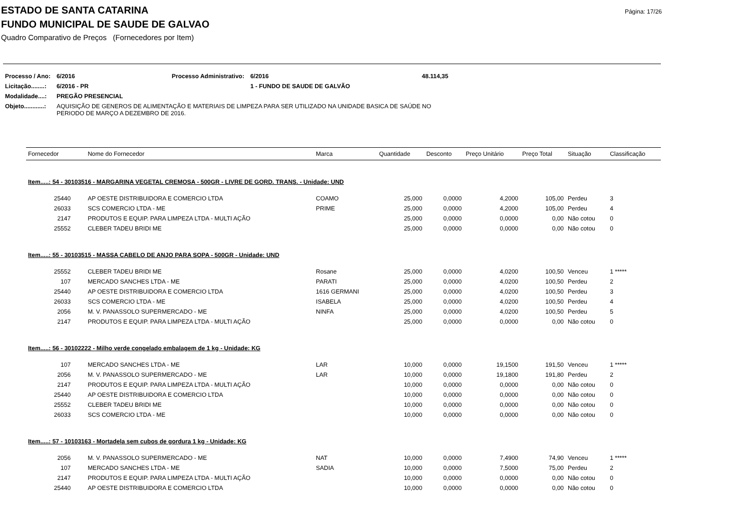Página: 17/26
ESTADO DE SANTA CATARINA
FUNDO MUNICIPAL DE SAUDE DE GALVAO
Quadro Comparativo de Preços (Fornecedores por Item)
| Processo / Ano: | 6/2016 | Processo Administrativo: | 6/2016 | 48.114,35 |
| Licitação........: | 6/2016 - PR | | 1 - FUNDO DE SAUDE DE GALVÃO | |
| Modalidade....: | PREGÃO PRESENCIAL | | | |
| Objeto............: | AQUISIÇÃO DE GENEROS DE ALIMENTAÇÃO E MATERIAIS DE LIMPEZA PARA SER UTILIZADO NA UNIDADE BASICA DE SAÚDE NO PERIODO DE MARÇO A DEZEMBRO DE 2016. | | | |
| Fornecedor | Nome do Fornecedor | Marca | Quantidade | Desconto | Preço Unitário | Preço Total | Situação | Classificação |
| --- | --- | --- | --- | --- | --- | --- | --- | --- |
| Item.....: 54 - 30103516 - MARGARINA VEGETAL CREMOSA - 500GR - LIVRE DE GORD. TRANS. - Unidade: UND | | | | | | | | |
| 25440 | AP OESTE DISTRIBUIDORA E COMERCIO LTDA | COAMO | 25,000 | 0,0000 | 4,2000 | 105,00 | Perdeu | 3 |
| 26033 | SCS COMERCIO LTDA - ME | PRIME | 25,000 | 0,0000 | 4,2000 | 105,00 | Perdeu | 4 |
| 2147 | PRODUTOS E EQUIP. PARA LIMPEZA LTDA - MULTI AÇÃO | | 25,000 | 0,0000 | 0,0000 | 0,00 | Não cotou | 0 |
| 25552 | CLEBER TADEU BRIDI ME | | 25,000 | 0,0000 | 0,0000 | 0,00 | Não cotou | 0 |
| Item.....: 55 - 30103515 - MASSA CABELO DE ANJO PARA SOPA - 500GR - Unidade: UND | | | | | | | | |
| 25552 | CLEBER TADEU BRIDI ME | Rosane | 25,000 | 0,0000 | 4,0200 | 100,50 | Venceu | 1 ***** |
| 107 | MERCADO SANCHES LTDA - ME | PARATI | 25,000 | 0,0000 | 4,0200 | 100,50 | Perdeu | 2 |
| 25440 | AP OESTE DISTRIBUIDORA E COMERCIO LTDA | 1616 GERMANI | 25,000 | 0,0000 | 4,0200 | 100,50 | Perdeu | 3 |
| 26033 | SCS COMERCIO LTDA - ME | ISABELA | 25,000 | 0,0000 | 4,0200 | 100,50 | Perdeu | 4 |
| 2056 | M. V. PANASSOLO SUPERMERCADO - ME | NINFA | 25,000 | 0,0000 | 4,0200 | 100,50 | Perdeu | 5 |
| 2147 | PRODUTOS E EQUIP. PARA LIMPEZA LTDA - MULTI AÇÃO | | 25,000 | 0,0000 | 0,0000 | 0,00 | Não cotou | 0 |
| Item.....: 56 - 30102222 - Milho verde congelado embalagem de 1 kg - Unidade: KG | | | | | | | | |
| 107 | MERCADO SANCHES LTDA - ME | LAR | 10,000 | 0,0000 | 19,1500 | 191,50 | Venceu | 1 ***** |
| 2056 | M. V. PANASSOLO SUPERMERCADO - ME | LAR | 10,000 | 0,0000 | 19,1800 | 191,80 | Perdeu | 2 |
| 2147 | PRODUTOS E EQUIP. PARA LIMPEZA LTDA - MULTI AÇÃO | | 10,000 | 0,0000 | 0,0000 | 0,00 | Não cotou | 0 |
| 25440 | AP OESTE DISTRIBUIDORA E COMERCIO LTDA | | 10,000 | 0,0000 | 0,0000 | 0,00 | Não cotou | 0 |
| 25552 | CLEBER TADEU BRIDI ME | | 10,000 | 0,0000 | 0,0000 | 0,00 | Não cotou | 0 |
| 26033 | SCS COMERCIO LTDA - ME | | 10,000 | 0,0000 | 0,0000 | 0,00 | Não cotou | 0 |
| Item.....: 57 - 10103163 - Mortadela sem cubos de gordura 1 kg - Unidade: KG | | | | | | | | |
| 2056 | M. V. PANASSOLO SUPERMERCADO - ME | NAT | 10,000 | 0,0000 | 7,4900 | 74,90 | Venceu | 1 ***** |
| 107 | MERCADO SANCHES LTDA - ME | SADIA | 10,000 | 0,0000 | 7,5000 | 75,00 | Perdeu | 2 |
| 2147 | PRODUTOS E EQUIP. PARA LIMPEZA LTDA - MULTI AÇÃO | | 10,000 | 0,0000 | 0,0000 | 0,00 | Não cotou | 0 |
| 25440 | AP OESTE DISTRIBUIDORA E COMERCIO LTDA | | 10,000 | 0,0000 | 0,0000 | 0,00 | Não cotou | 0 |